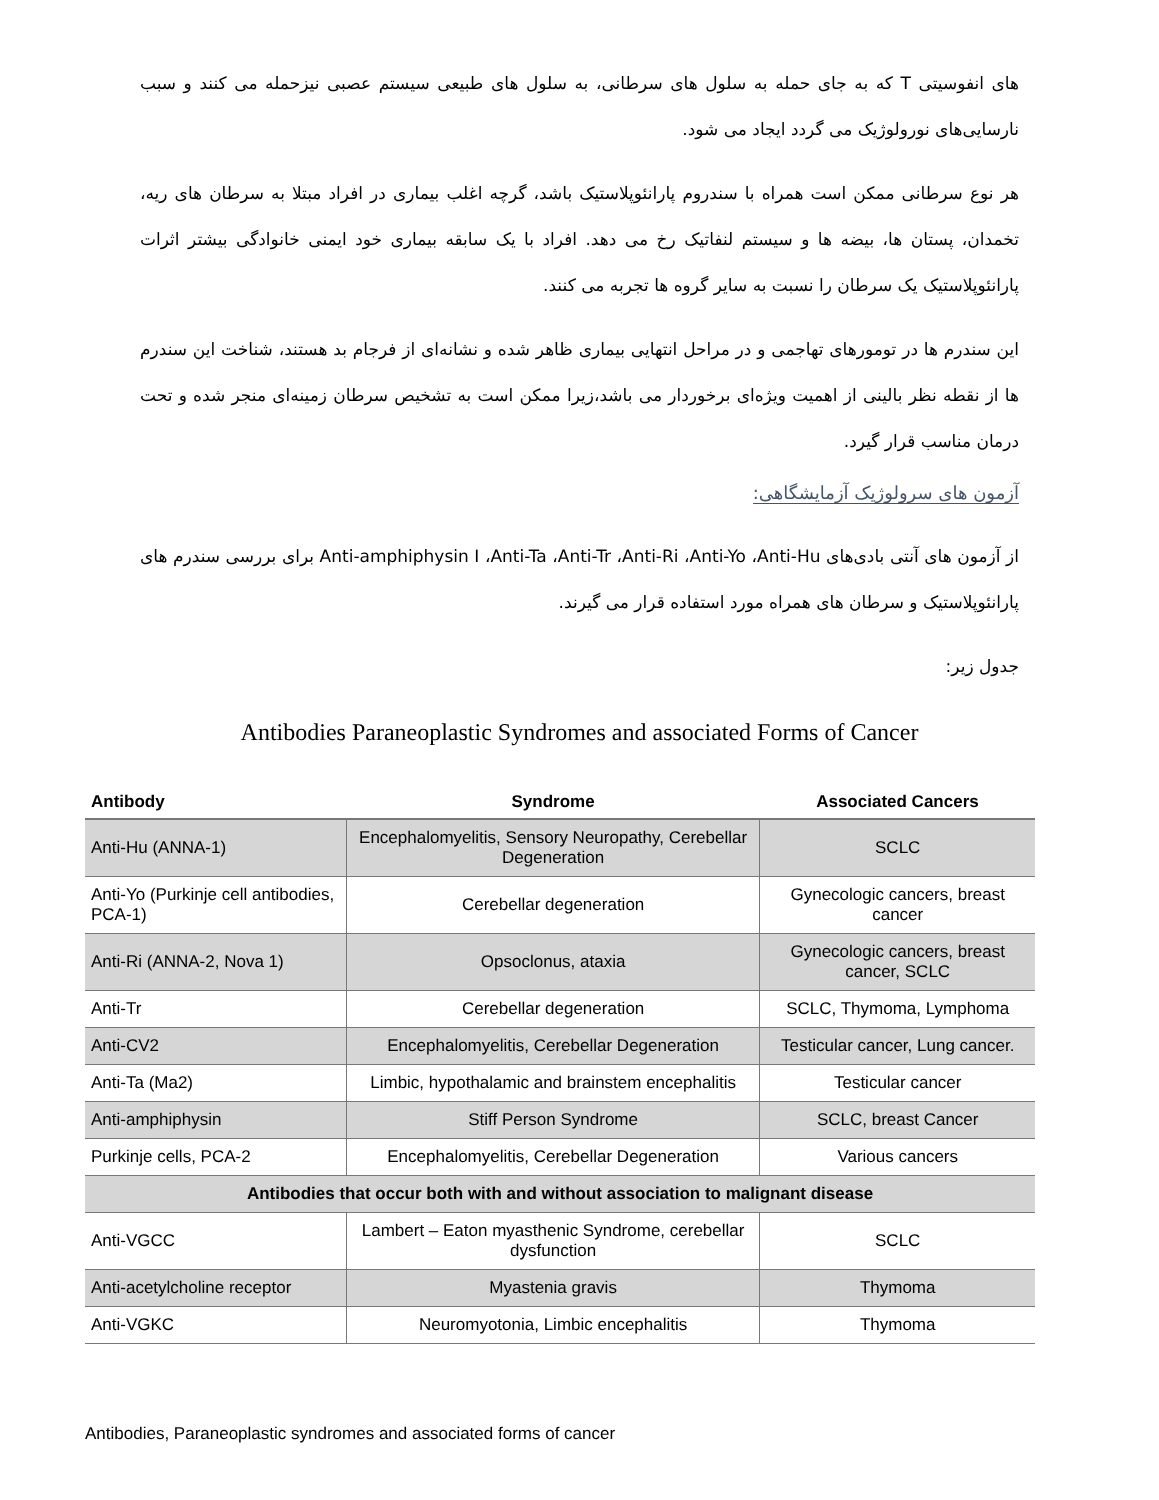های انفوسیتی T که به جای حمله به سلول های سرطانی، به سلول های طبیعی سیستم عصبی نیزحمله می کنند و سبب نارسایی‌های نورولوژیک می گردد ایجاد می شود.
هر نوع سرطانی ممکن است همراه با سندروم پارانئوپلاستیک باشد، گرچه اغلب بیماری در افراد مبتلا به سرطان های ریه، تخمدان، پستان ها، بیضه ها و سیستم لنفاتیک رخ می دهد. افراد با یک سابقه بیماری خود ایمنی خانوادگی بیشتر اثرات پارانئوپلاستیک یک سرطان را نسبت به سایر گروه ها تجربه می کنند.
این سندرم ها در تومورهای تهاجمی و در مراحل انتهایی بیماری ظاهر شده و نشانه‌ای از فرجام بد هستند، شناخت این سندرم ها از نقطه نظر بالینی از اهمیت ویژه‌ای برخوردار می باشد،زیرا ممکن است به تشخیص سرطان زمینه‌ای منجر شده و تحت درمان مناسب قرار گیرد.
آزمون های سرولوژیک آزمایشگاهی:
از آزمون های آنتی بادی‌های Anti-amphiphysin I ،Anti-Ta ،Anti-Tr ،Anti-Ri ،Anti-Yo ،Anti-Hu برای بررسی سندرم های پارانئوپلاستیک و سرطان های همراه مورد استفاده قرار می گیرند.
جدول زیر:
Antibodies Paraneoplastic Syndromes and associated Forms of Cancer
| Antibody | Syndrome | Associated Cancers |
| --- | --- | --- |
| Anti-Hu (ANNA-1) | Encephalomyelitis, Sensory Neuropathy, Cerebellar Degeneration | SCLC |
| Anti-Yo (Purkinje cell antibodies, PCA-1) | Cerebellar degeneration | Gynecologic cancers, breast cancer |
| Anti-Ri (ANNA-2, Nova 1) | Opsoclonus, ataxia | Gynecologic cancers, breast cancer, SCLC |
| Anti-Tr | Cerebellar degeneration | SCLC, Thymoma, Lymphoma |
| Anti-CV2 | Encephalomyelitis, Cerebellar Degeneration | Testicular cancer, Lung cancer. |
| Anti-Ta (Ma2) | Limbic, hypothalamic and brainstem encephalitis | Testicular cancer |
| Anti-amphiphysin | Stiff Person Syndrome | SCLC, breast Cancer |
| Purkinje cells, PCA-2 | Encephalomyelitis, Cerebellar Degeneration | Various cancers |
| Antibodies that occur both with and without association to malignant disease | | |
| Anti-VGCC | Lambert – Eaton myasthenic Syndrome, cerebellar dysfunction | SCLC |
| Anti-acetylcholine receptor | Myastenia gravis | Thymoma |
| Anti-VGKC | Neuromyotonia, Limbic encephalitis | Thymoma |
Antibodies, Paraneoplastic syndromes and associated forms of cancer